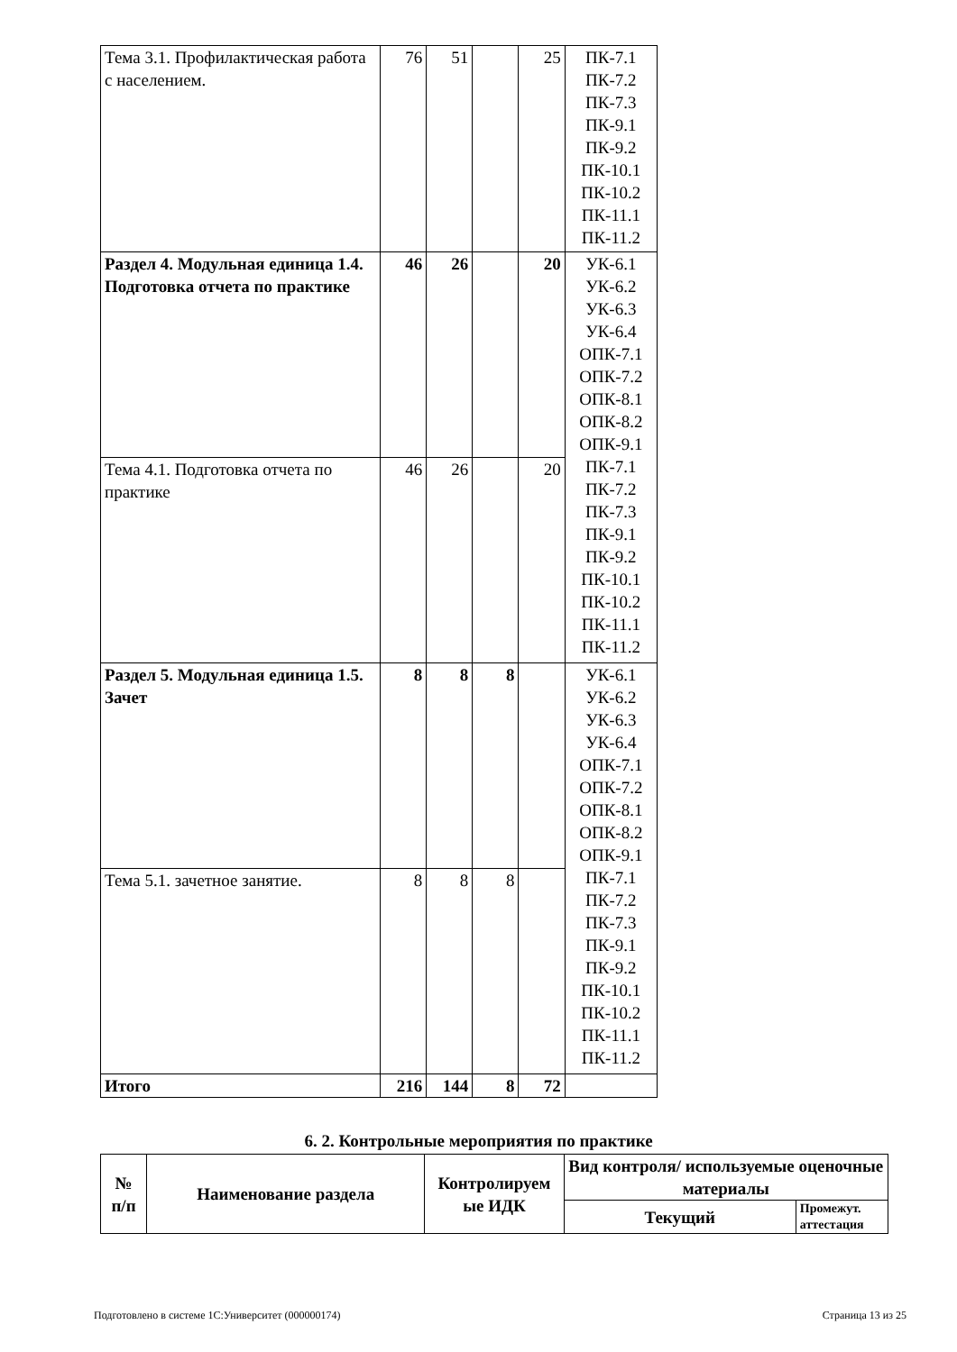| Тема 3.1. Профилактическая работа с населением. | 76 | 51 | | 25 | ПК-7.1 ПК-7.2 ПК-7.3 ПК-9.1 ПК-9.2 ПК-10.1 ПК-10.2 ПК-11.1 ПК-11.2 |
| Раздел 4. Модульная единица 1.4. Подготовка отчета по практике | 46 | 26 | | 20 | УК-6.1 УК-6.2 УК-6.3 УК-6.4 ОПК-7.1 ОПК-7.2 ОПК-8.1 ОПК-8.2 ОПК-9.1 ПК-7.1 ПК-7.2 ПК-7.3 ПК-9.1 ПК-9.2 ПК-10.1 ПК-10.2 ПК-11.1 ПК-11.2 |
| Тема 4.1. Подготовка отчета по практике | 46 | 26 | | 20 | |
| Раздел 5. Модульная единица 1.5. Зачет | 8 | 8 | 8 | | УК-6.1 УК-6.2 УК-6.3 УК-6.4 ОПК-7.1 ОПК-7.2 ОПК-8.1 ОПК-8.2 ОПК-9.1 ПК-7.1 ПК-7.2 ПК-7.3 ПК-9.1 ПК-9.2 ПК-10.1 ПК-10.2 ПК-11.1 ПК-11.2 |
| Тема 5.1. зачетное занятие. | 8 | 8 | 8 | | |
| Итого | 216 | 144 | 8 | 72 | |
6. 2. Контрольные мероприятия по практике
| № п/п | Наименование раздела | Контролируем ые ИДК | Вид контроля/ используемые оценочные материалы | |
| --- | --- | --- | --- | --- |
| | | | Текущий | Промежут. аттестация |
Подготовлено в системе 1С:Университет (000000174) Страница 13 из 25